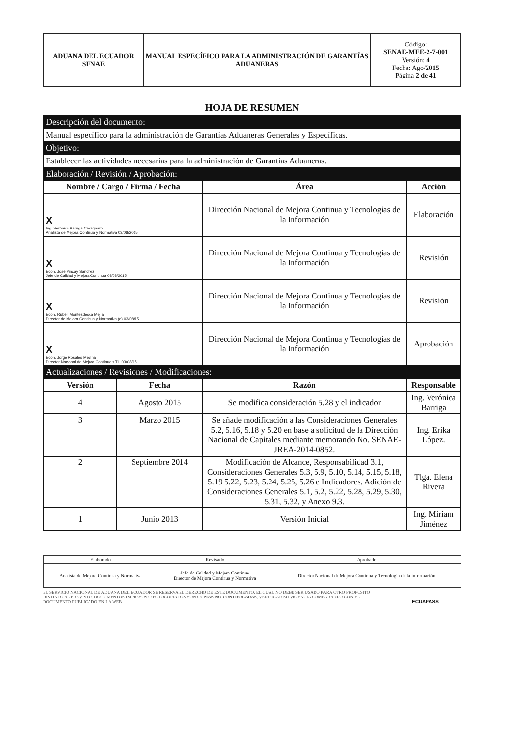| ADUANA DEL ECUADOR SENAE | MANUAL ESPECÍFICO PARA LA ADMINISTRACIÓN DE GARANTÍAS ADUANERAS | Código: SENAE-MEE-2-7-001 Versión: 4 Fecha: Ago/ 2015 Página 2 de 41 |
HOJA DE RESUMEN
| Descripción del documento: | | | |
| Manual específico para la administración de Garantías Aduaneras Generales y Específicas. | | | |
| Objetivo: | | | |
| Establecer las actividades necesarias para la administración de Garantías Aduaneras. | | | |
| Elaboración / Revisión / Aprobación: | | | |
| Nombre / Cargo / Firma / Fecha | | Área | Acción |
| X Ing. Verónica Barriga Cavagnaro Analista de Mejora Continua y Normativa 03/08/2015 | | Dirección Nacional de Mejora Continua y Tecnologías de la Información | Elaboración |
| X Econ. José Pincay Sánchez Jefe de Calidad y Mejora Continua 03/08/2015 | | Dirección Nacional de Mejora Continua y Tecnologías de la Información | Revisión |
| X Econ. Rubén Montesdeoca Mejía Director de Mejora Continua y Normativa (e) 03/08/15 | | Dirección Nacional de Mejora Continua y Tecnologías de la Información | Revisión |
| X Econ. Jorge Rosales Medina Director Nacional de Mejora Continua y T.I. 03/08/15 | | Dirección Nacional de Mejora Continua y Tecnologías de la Información | Aprobación |
| Actualizaciones / Revisiones / Modificaciones: | | | |
| Versión | Fecha | Razón | Responsable |
| 4 | Agosto 2015 | Se modifica consideración 5.28 y el indicador | Ing. Verónica Barriga |
| 3 | Marzo 2015 | Se añade modificación a las Consideraciones Generales 5.2, 5.16, 5.18 y 5.20 en base a solicitud de la Dirección Nacional de Capitales mediante memorando No. SENAE-JREA-2014-0852. | Ing. Erika López. |
| 2 | Septiembre 2014 | Modificación de Alcance, Responsabilidad 3.1, Consideraciones Generales 5.3, 5.9, 5.10, 5.14, 5.15, 5.18, 5.19 5.22, 5.23, 5.24, 5.25, 5.26 e Indicadores. Adición de Consideraciones Generales 5.1, 5.2, 5.22, 5.28, 5.29, 5.30, 5.31, 5.32, y Anexo 9.3. | Tlga. Elena Rivera |
| 1 | Junio 2013 | Versión Inicial | Ing. Miriam Jiménez |
| Elaborado | Revisado | Aprobado |
| Analista de Mejora Continua y Normativa | Jefe de Calidad y Mejora Continua Director de Mejora Continua y Normativa | Director Nacional de Mejora Continua y Tecnología de la información |
EL SERVICIO NACIONAL DE ADUANA DEL ECUADOR SE RESERVA EL DERECHO DE ESTE DOCUMENTO, EL CUAL NO DEBE SER USADO PARA OTRO PROPÓSITO DISTINTO AL PREVISTO. DOCUMENTOS IMPRESOS O FOTOCOPIADOS SON COPIAS NO CONTROLADAS, VERIFICAR SU VIGENCIA COMPARANDO CON EL DOCUMENTO PUBLICADO EN LA WEB
ECUAPASS